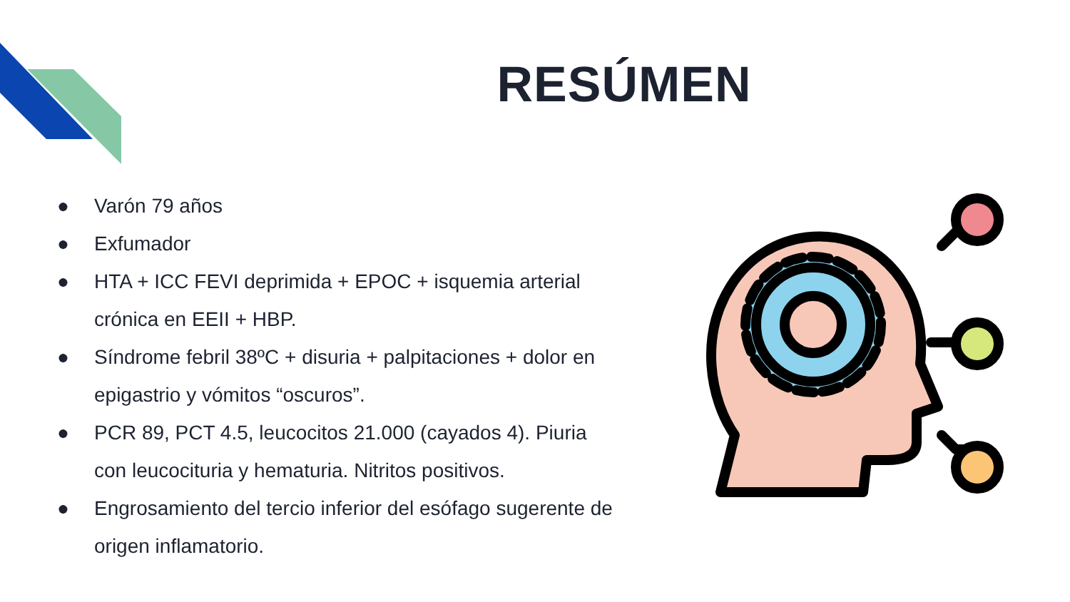RESÚMEN
● Varón 79 años
● Exfumador
● HTA + ICC FEVI deprimida + EPOC + isquemia arterial crónica en EEII + HBP.
● Síndrome febril 38ºC + disuria + palpitaciones + dolor en epigastrio y vómitos “oscuros”.
● PCR 89, PCT 4.5, leucocitos 21.000 (cayados 4). Piuria con leucocituria y hematuria. Nitritos positivos.
● Engrosamiento del tercio inferior del esófago sugerente de origen inflamatorio.